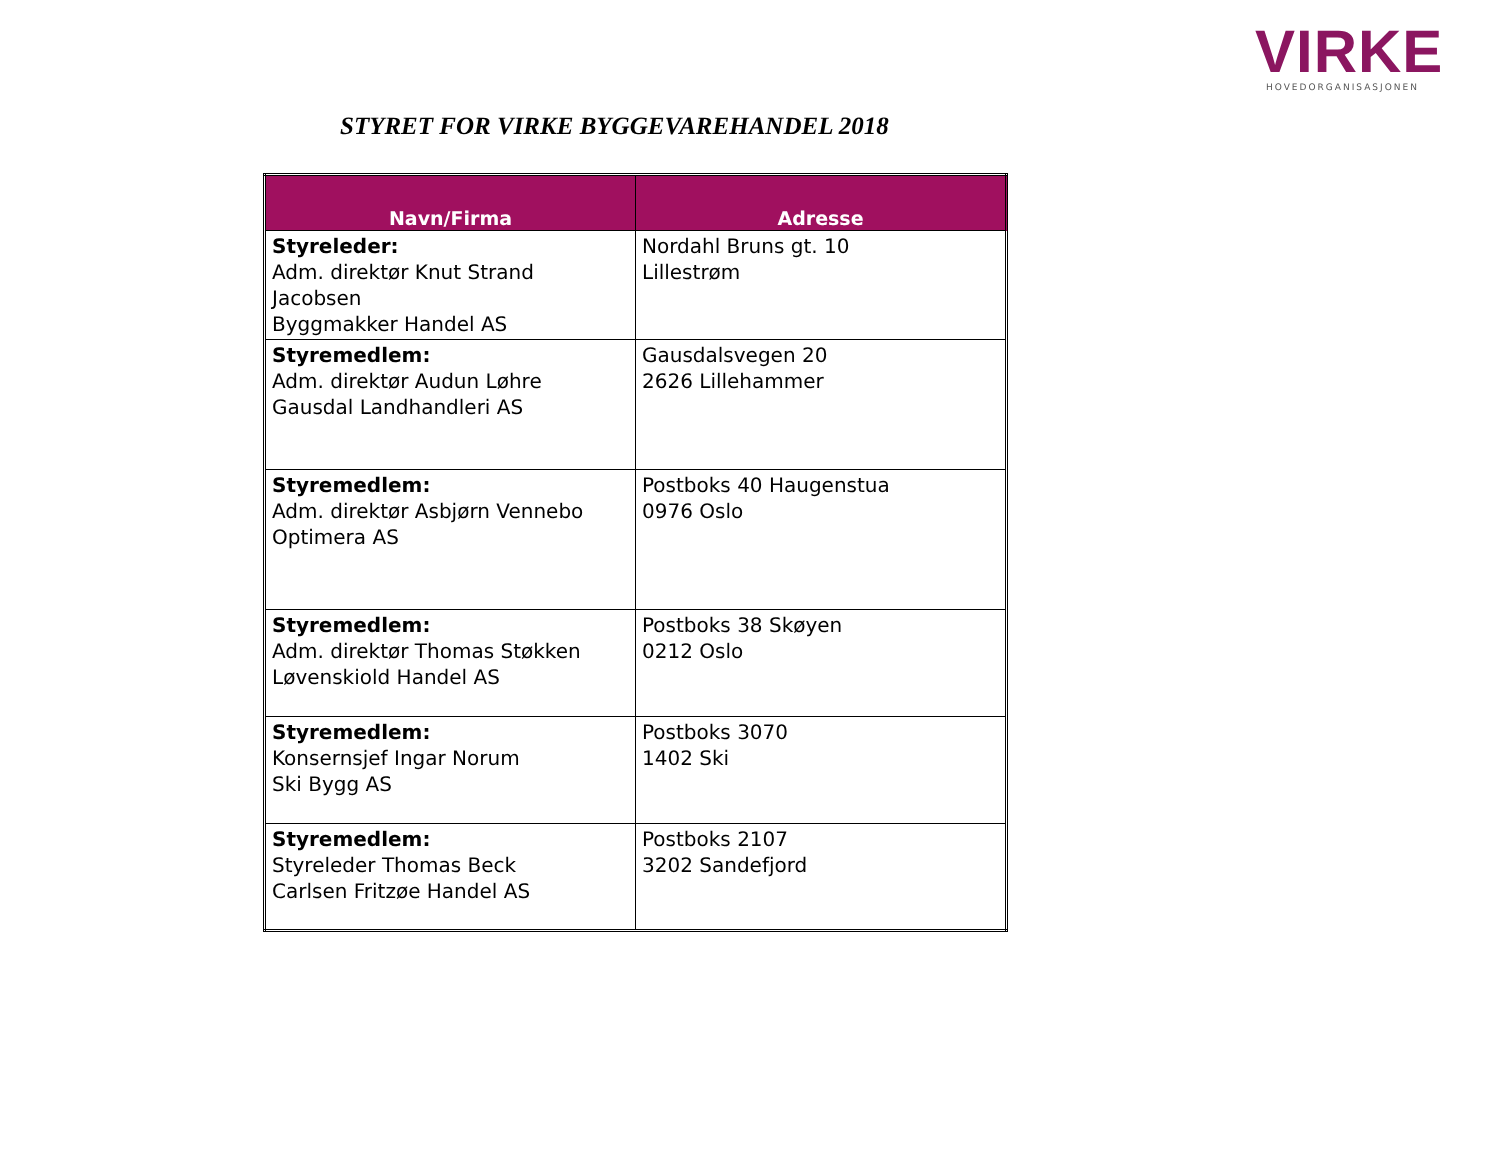VIRKE
HOVEDORGANISASJONEN
STYRET FOR VIRKE BYGGEVAREHANDEL 2018
| Navn/Firma | Adresse |
| --- | --- |
| Styreleder: Adm. direktør Knut Strand Jacobsen Byggmakker Handel AS | Nordahl Bruns gt. 10 Lillestrøm |
| Styremedlem: Adm. direktør Audun Løhre Gausdal Landhandleri AS | Gausdalsvegen 20 2626 Lillehammer |
| Styremedlem: Adm. direktør Asbjørn Vennebo Optimera AS | Postboks 40 Haugenstua 0976 Oslo |
| Styremedlem: Adm. direktør Thomas Støkken Løvenskiold Handel AS | Postboks 38 Skøyen 0212 Oslo |
| Styremedlem: Konsernsjef Ingar Norum Ski Bygg AS | Postboks 3070 1402 Ski |
| Styremedlem: Styreleder Thomas Beck Carlsen Fritzøe Handel AS | Postboks 2107 3202 Sandefjord |